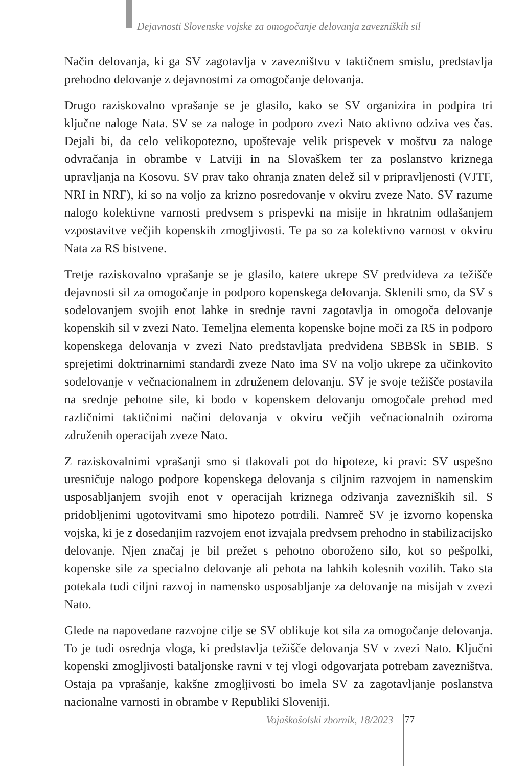Dejavnosti Slovenske vojske za omogočanje delovanja zavezniških sil
Način delovanja, ki ga SV zagotavlja v zavezništvu v taktičnem smislu, predstavlja prehodno delovanje z dejavnostmi za omogočanje delovanja.
Drugo raziskovalno vprašanje se je glasilo, kako se SV organizira in podpira tri ključne naloge Nata. SV se za naloge in podporo zvezi Nato aktivno odziva ves čas. Dejali bi, da celo velikopotezno, upoštevaje velik prispevek v moštvu za naloge odvračanja in obrambe v Latviji in na Slovaškem ter za poslanstvo kriznega upravljanja na Kosovu. SV prav tako ohranja znaten delež sil v pripravljenosti (VJTF, NRI in NRF), ki so na voljo za krizno posredovanje v okviru zveze Nato. SV razume nalogo kolektivne varnosti predvsem s prispevki na misije in hkratnim odlašanjem vzpostavitve večjih kopenskih zmogljivosti. Te pa so za kolektivno varnost v okviru Nata za RS bistvene.
Tretje raziskovalno vprašanje se je glasilo, katere ukrepe SV predvideva za težišče dejavnosti sil za omogočanje in podporo kopenskega delovanja. Sklenili smo, da SV s sodelovanjem svojih enot lahke in srednje ravni zagotavlja in omogoča delovanje kopenskih sil v zvezi Nato. Temeljna elementa kopenske bojne moči za RS in podporo kopenskega delovanja v zvezi Nato predstavljata predvidena SBBSk in SBIB. S sprejetimi doktrinarnimi standardi zveze Nato ima SV na voljo ukrepe za učinkovito sodelovanje v večnacionalnem in združenem delovanju. SV je svoje težišče postavila na srednje pehotne sile, ki bodo v kopenskem delovanju omogočale prehod med različnimi taktičnimi načini delovanja v okviru večjih večnacionalnih oziroma združenih operacijah zveze Nato.
Z raziskovalnimi vprašanji smo si tlakovali pot do hipoteze, ki pravi: SV uspešno uresničuje nalogo podpore kopenskega delovanja s ciljnim razvojem in namenskim usposabljanjem svojih enot v operacijah kriznega odzivanja zavezniških sil. S pridobljenimi ugotovitvami smo hipotezo potrdili. Namreč SV je izvorno kopenska vojska, ki je z dosedanjim razvojem enot izvajala predvsem prehodno in stabilizacijsko delovanje. Njen značaj je bil prežet s pehotno oboroženo silo, kot so pešpolki, kopenske sile za specialno delovanje ali pehota na lahkih kolesnih vozilih. Tako sta potekala tudi ciljni razvoj in namensko usposabljanje za delovanje na misijah v zvezi Nato.
Glede na napovedane razvojne cilje se SV oblikuje kot sila za omogočanje delovanja. To je tudi osrednja vloga, ki predstavlja težišče delovanja SV v zvezi Nato. Ključni kopenski zmogljivosti bataljonske ravni v tej vlogi odgovarjata potrebam zavezništva. Ostaja pa vprašanje, kakšne zmogljivosti bo imela SV za zagotavljanje poslanstva nacionalne varnosti in obrambe v Republiki Sloveniji.
Vojaškošolski zbornik, 18/2023 77